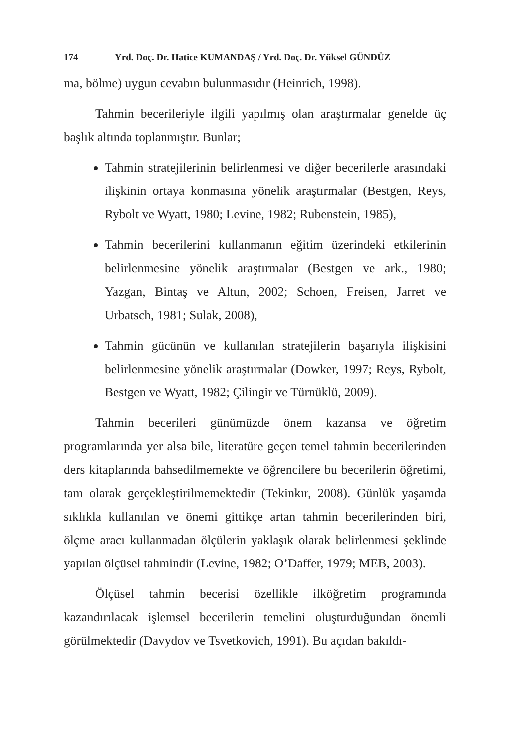174 Yrd. Doç. Dr. Hatice KUMANDAŞ / Yrd. Doç. Dr. Yüksel GÜNDÜZ
ma, bölme) uygun cevabın bulunmasıdır (Heinrich, 1998).
Tahmin becerileriyle ilgili yapılmış olan araştırmalar genelde üç başlık altında toplanmıştır. Bunlar;
Tahmin stratejilerinin belirlenmesi ve diğer becerilerle arasındaki ilişkinin ortaya konmasına yönelik araştırmalar (Bestgen, Reys, Rybolt ve Wyatt, 1980; Levine, 1982; Rubenstein, 1985),
Tahmin becerilerini kullanmanın eğitim üzerindeki etkilerinin belirlenmesine yönelik araştırmalar (Bestgen ve ark., 1980; Yazgan, Bintaş ve Altun, 2002; Schoen, Freisen, Jarret ve Urbatsch, 1981; Sulak, 2008),
Tahmin gücünün ve kullanılan stratejilerin başarıyla ilişkisini belirlenmesine yönelik araştırmalar (Dowker, 1997; Reys, Rybolt, Bestgen ve Wyatt, 1982; Çilingir ve Türnüklü, 2009).
Tahmin becerileri günümüzde önem kazansa ve öğretim programlarında yer alsa bile, literatüre geçen temel tahmin becerilerinden ders kitaplarında bahsedilmemekte ve öğrencilere bu becerilerin öğretimi, tam olarak gerçekleştirilmemektedir (Tekinkır, 2008). Günlük yaşamda sıklıkla kullanılan ve önemi gittikçe artan tahmin becerilerinden biri, ölçme aracı kullanmadan ölçülerin yaklaşık olarak belirlenmesi şeklinde yapılan ölçüsel tahmindir (Levine, 1982; O’Daffer, 1979; MEB, 2003).
Ölçüsel tahmin becerisi özellikle ilköğretim programında kazandırılacak işlemsel becerilerin temelini oluşturduğundan önemli görülmektedir (Davydov ve Tsvetkovich, 1991). Bu açıdan bakıldı-